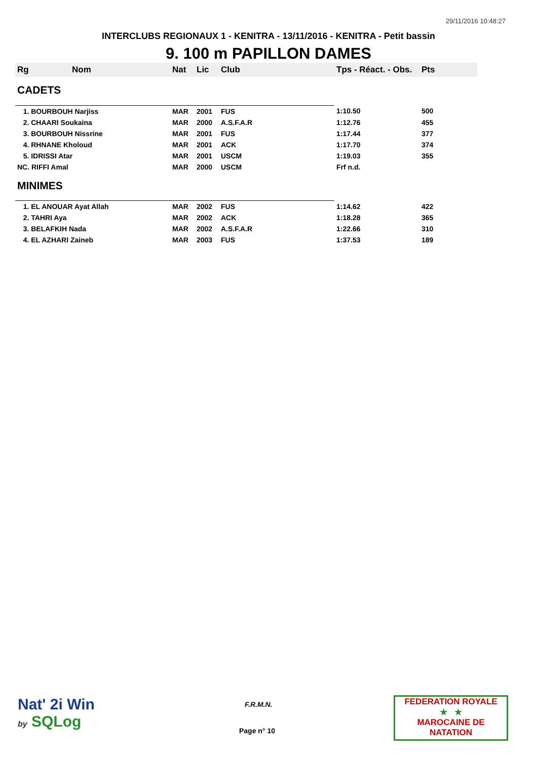29/11/2016 10:48:27
INTERCLUBS REGIONAUX 1 - KENITRA - 13/11/2016 - KENITRA - Petit bassin
9. 100 m PAPILLON DAMES
| Rg | Nom | Nat | Lic | Club | Tps - Réact. - Obs. | Pts |
| --- | --- | --- | --- | --- | --- | --- |
| CADETS | | | | | | |
| 1. BOURBOUH Narjiss | | MAR | 2001 | FUS | 1:10.50 | 500 |
| 2. CHAARI Soukaina | | MAR | 2000 | A.S.F.A.R | 1:12.76 | 455 |
| 3. BOURBOUH Nissrine | | MAR | 2001 | FUS | 1:17.44 | 377 |
| 4. RHNANE Kholoud | | MAR | 2001 | ACK | 1:17.70 | 374 |
| 5. IDRISSI Atar | | MAR | 2001 | USCM | 1:19.03 | 355 |
| NC. RIFFI Amal | | MAR | 2000 | USCM | Frf n.d. | |
| MINIMES | | | | | | |
| 1. EL ANOUAR Ayat Allah | | MAR | 2002 | FUS | 1:14.62 | 422 |
| 2. TAHRI Aya | | MAR | 2002 | ACK | 1:18.28 | 365 |
| 3. BELAFKIH Nada | | MAR | 2002 | A.S.F.A.R | 1:22.66 | 310 |
| 4. EL AZHARI Zaineb | | MAR | 2003 | FUS | 1:37.53 | 189 |
Nat' 2i Win
by SQLog
F.R.M.N.
Page n° 10
FEDERATION ROYALE
★ ★
MAROCAINE DE NATATION